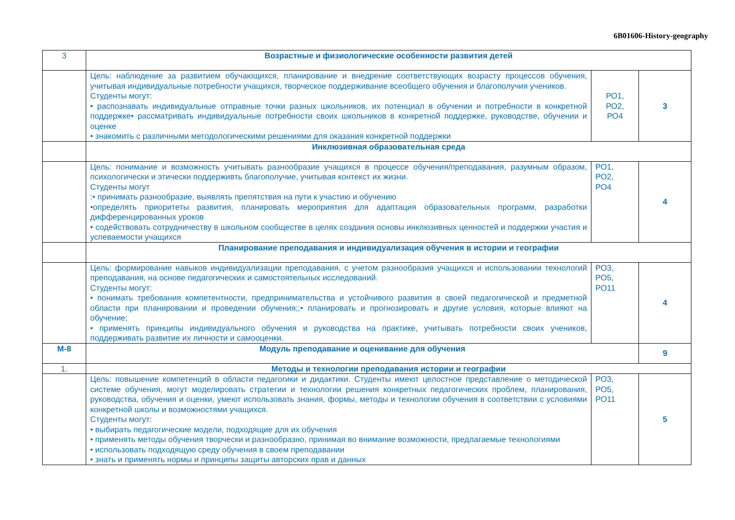6B01606-History-geography
| 3 | Возрастные и физиологические особенности развития детей | | |
| | Цель: наблюдение за развитием обучающихся, планирование и внедрение соответствующих возрасту процессов обучения, учитывая индивидуальные потребности учащихся, творческое поддерживание всеобщего обучения и благополучия учеников. Студенты могут: • распознавать индивидуальные отправные точки разных школьников, их потенциал в обучении и потребности в конкретной поддержке• рассматривать индивидуальные потребности своих школьников в конкретной поддержке, руководстве, обучении и оценке • знакомить с различными методологическими решениями для оказания конкретной поддержки | РО1, РО2, РО4 | 3 |
| | Инклюзивная образовательная среда | | |
| | Цель: понимание и возможность учитывать разнообразие учащихся в процессе обучения/преподавания, разумным образом, психологически и этически поддерживть благополучие, учитывая контекст их жизни. Студенты могут :• принимать разнообразие, выявлять препятствия на пути к участию и обучению •определять приоритеты развития, планировать мероприятия для адаптация образовательных программ, разработки дифференцированных уроков • содействовать сотрудничеству в школьном сообществе в целях создания основы инклюзивных ценностей и поддержки участия и успеваемости учащихся | РО1, РО2, РО4 | 4 |
| | Планирование преподавания и индивидуализация обучения в истории и географии | | |
| | Цель: формирование навыков индивидуализации преподавания, с учетом разнообразия учащихся и использовании технологий преподавания, на основе педагогических и самостоятельных исследований. Студенты могут: • понимать требования компетентности, предпринимательства и устойчивого развития в своей педагогической и предметной области при планировании и проведении обучения;;• планировать и прогнозировать и другие условия, которые влияют на обучение; • применять принципы индивидуального обучения и руководства на практике, учитывать потребности своих учеников, поддерживать развитие их личности и самооценки. | РО3, РО5, РО11 | 4 |
| М-8 | Модуль преподавание и оценивание для обучения | | 9 |
| 1. | Методы и технологии преподавания истории и географии | | |
| | Цель: повышение компетенций в области педагогики и дидактики. Студенты имеют целостное представление о методической системе обучения, могут моделировать стратегии и технологии решения конкретных педагогических проблем, планирования, руководства, обучения и оценки, умеют использовать знания, формы, методы и технологии обучения в соответствии с условиями конкретной школы и возможностями учащихся. Студенты могут: • выбирать педагогические модели, подходящие для их обучения • применять методы обучения творчески и разнообразно, принимая во внимание возможности, предлагаемые технологиями • использовать подходящую среду обучения в своем преподавании • знать и применять нормы и принципы защиты авторских прав и данных | РО3, РО5, РО11 | 5 |